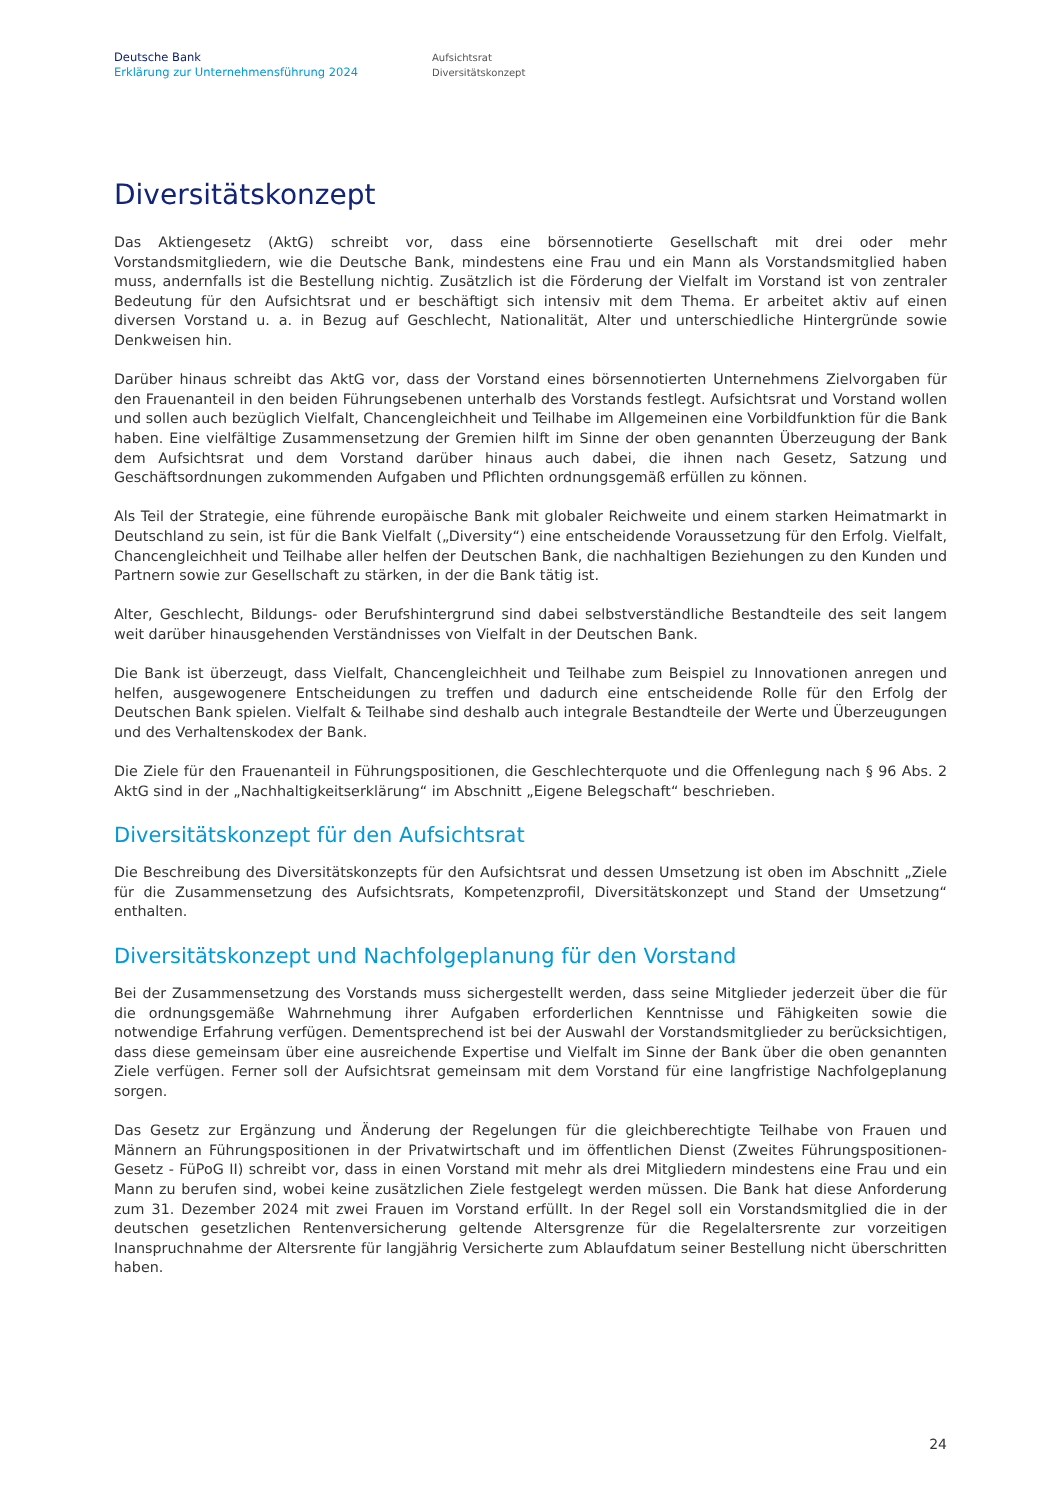Deutsche Bank
Erklärung zur Unternehmensführung 2024
Aufsichtsrat
Diversitätskonzept
Diversitätskonzept
Das Aktiengesetz (AktG) schreibt vor, dass eine börsennotierte Gesellschaft mit drei oder mehr Vorstandsmitgliedern, wie die Deutsche Bank, mindestens eine Frau und ein Mann als Vorstandsmitglied haben muss, andernfalls ist die Bestellung nichtig. Zusätzlich ist die Förderung der Vielfalt im Vorstand ist von zentraler Bedeutung für den Aufsichtsrat und er beschäftigt sich intensiv mit dem Thema. Er arbeitet aktiv auf einen diversen Vorstand u. a. in Bezug auf Geschlecht, Nationalität, Alter und unterschiedliche Hintergründe sowie Denkweisen hin.
Darüber hinaus schreibt das AktG vor, dass der Vorstand eines börsennotierten Unternehmens Zielvorgaben für den Frauenanteil in den beiden Führungsebenen unterhalb des Vorstands festlegt. Aufsichtsrat und Vorstand wollen und sollen auch bezüglich Vielfalt, Chancengleichheit und Teilhabe im Allgemeinen eine Vorbildfunktion für die Bank haben. Eine vielfältige Zusammensetzung der Gremien hilft im Sinne der oben genannten Überzeugung der Bank dem Aufsichtsrat und dem Vorstand darüber hinaus auch dabei, die ihnen nach Gesetz, Satzung und Geschäftsordnungen zukommenden Aufgaben und Pflichten ordnungsgemäß erfüllen zu können.
Als Teil der Strategie, eine führende europäische Bank mit globaler Reichweite und einem starken Heimatmarkt in Deutschland zu sein, ist für die Bank Vielfalt („Diversity“) eine entscheidende Voraussetzung für den Erfolg. Vielfalt, Chancengleichheit und Teilhabe aller helfen der Deutschen Bank, die nachhaltigen Beziehungen zu den Kunden und Partnern sowie zur Gesellschaft zu stärken, in der die Bank tätig ist.
Alter, Geschlecht, Bildungs- oder Berufshintergrund sind dabei selbstverständliche Bestandteile des seit langem weit darüber hinausgehenden Verständnisses von Vielfalt in der Deutschen Bank.
Die Bank ist überzeugt, dass Vielfalt, Chancengleichheit und Teilhabe zum Beispiel zu Innovationen anregen und helfen, ausgewogenere Entscheidungen zu treffen und dadurch eine entscheidende Rolle für den Erfolg der Deutschen Bank spielen. Vielfalt & Teilhabe sind deshalb auch integrale Bestandteile der Werte und Überzeugungen und des Verhaltenskodex der Bank.
Die Ziele für den Frauenanteil in Führungspositionen, die Geschlechterquote und die Offenlegung nach § 96 Abs. 2 AktG sind in der „Nachhaltigkeitserklärung“ im Abschnitt „Eigene Belegschaft“ beschrieben.
Diversitätskonzept für den Aufsichtsrat
Die Beschreibung des Diversitätskonzepts für den Aufsichtsrat und dessen Umsetzung ist oben im Abschnitt „Ziele für die Zusammensetzung des Aufsichtsrats, Kompetenzprofil, Diversitätskonzept und Stand der Umsetzung“ enthalten.
Diversitätskonzept und Nachfolgeplanung für den Vorstand
Bei der Zusammensetzung des Vorstands muss sichergestellt werden, dass seine Mitglieder jederzeit über die für die ordnungsgemäße Wahrnehmung ihrer Aufgaben erforderlichen Kenntnisse und Fähigkeiten sowie die notwendige Erfahrung verfügen. Dementsprechend ist bei der Auswahl der Vorstandsmitglieder zu berücksichtigen, dass diese gemeinsam über eine ausreichende Expertise und Vielfalt im Sinne der Bank über die oben genannten Ziele verfügen. Ferner soll der Aufsichtsrat gemeinsam mit dem Vorstand für eine langfristige Nachfolgeplanung sorgen.
Das Gesetz zur Ergänzung und Änderung der Regelungen für die gleichberechtigte Teilhabe von Frauen und Männern an Führungspositionen in der Privatwirtschaft und im öffentlichen Dienst (Zweites Führungspositionen-Gesetz - FüPoG II) schreibt vor, dass in einen Vorstand mit mehr als drei Mitgliedern mindestens eine Frau und ein Mann zu berufen sind, wobei keine zusätzlichen Ziele festgelegt werden müssen. Die Bank hat diese Anforderung zum 31. Dezember 2024 mit zwei Frauen im Vorstand erfüllt. In der Regel soll ein Vorstandsmitglied die in der deutschen gesetzlichen Rentenversicherung geltende Altersgrenze für die Regelaltersrente zur vorzeitigen Inanspruchnahme der Altersrente für langjährig Versicherte zum Ablaufdatum seiner Bestellung nicht überschritten haben.
24